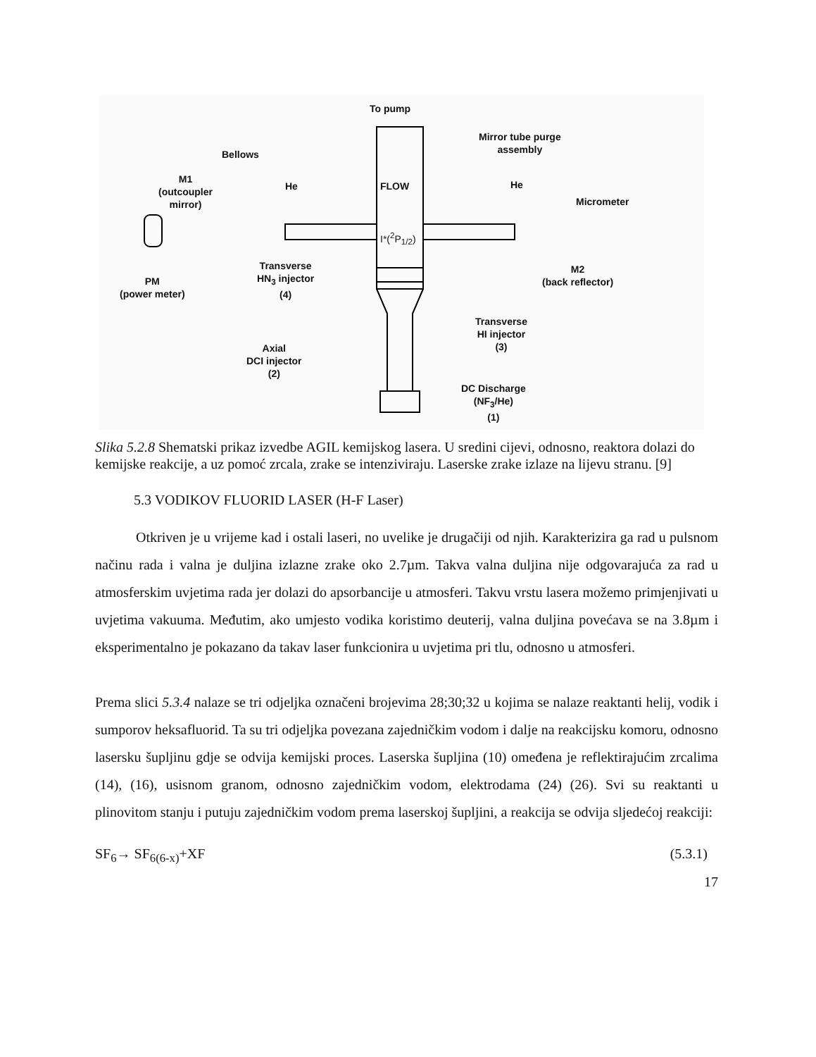To pump
FLOW
I*(<sup>2</sup>P<sub>1/2</sub>)
Mirror tube purge
assembly
Bellows
M1
(outcoupler
mirror)
He He
Micrometer
Transverse
HN<sub>3</sub> injector
(4)
PM
(power meter)
M2
(back reflector)
Transverse
HI injector
(3)
Axial
DCI injector
(2)
DC Discharge
(NF<sub>3</sub>/He)
(1)
Slika 5.2.8 Shematski prikaz izvedbe AGIL kemijskog lasera. U sredini cijevi, odnosno, reaktora dolazi do kemijske reakcije, a uz pomoć zrcala, zrake se intenziviraju. Laserske zrake izlaze na lijevu stranu. [9]
5.3 VODIKOV FLUORID LASER (H-F Laser)
Otkriven je u vrijeme kad i ostali laseri, no uvelike je drugačiji od njih. Karakterizira ga rad u pulsnom načinu rada i valna je duljina izlazne zrake oko 2.7µm. Takva valna duljina nije odgovarajuća za rad u atmosferskim uvjetima rada jer dolazi do apsorbancije u atmosferi. Takvu vrstu lasera možemo primjenjivati u uvjetima vakuuma. Međutim, ako umjesto vodika koristimo deuterij, valna duljina povećava se na 3.8µm i eksperimentalno je pokazano da takav laser funkcionira u uvjetima pri tlu, odnosno u atmosferi.
Prema slici 5.3.4 nalaze se tri odjeljka označeni brojevima 28;30;32 u kojima se nalaze reaktanti helij, vodik i sumporov heksafluorid. Ta su tri odjeljka povezana zajedničkim vodom i dalje na reakcijsku komoru, odnosno lasersku šupljinu gdje se odvija kemijski proces. Laserska šupljina (10) omeđena je reflektirajućim zrcalima (14), (16), usisnom granom, odnosno zajedničkim vodom, elektrodama (24) (26). Svi su reaktanti u plinovitom stanju i putuju zajedničkim vodom prema laserskoj šupljini, a reakcija se odvija sljedećoj reakciji:
SF<sub>6</sub>→ SF<sub>6(6-x)</sub>+XF (5.3.1)
17